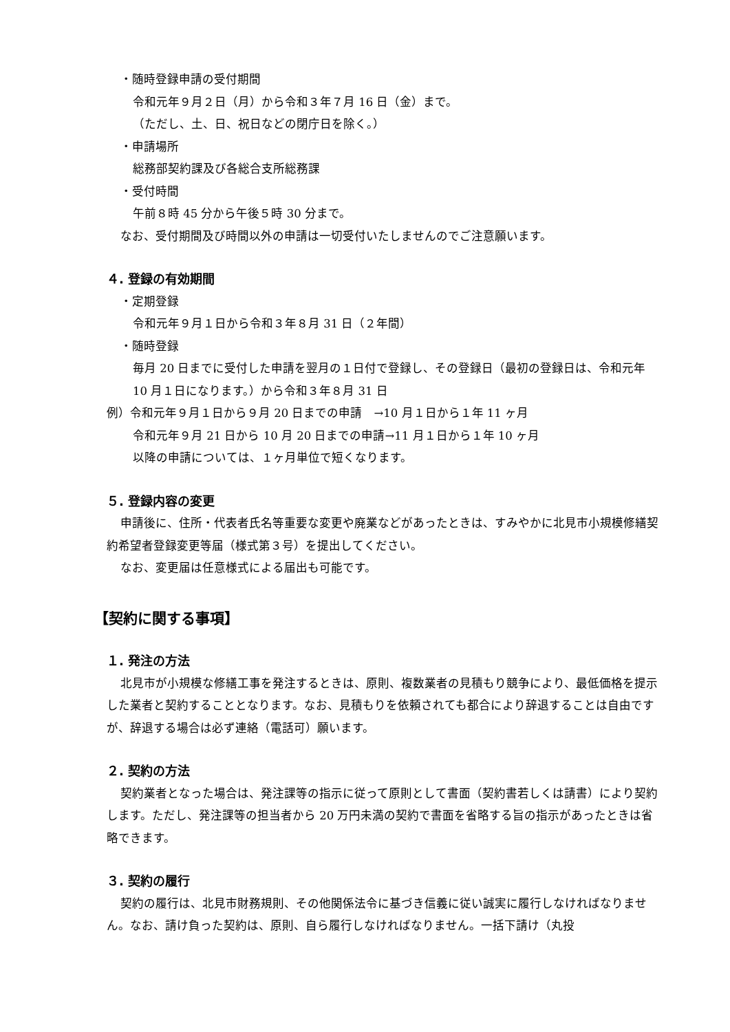・随時登録申請の受付期間
令和元年９月２日（月）から令和３年７月 16 日（金）まで。
（ただし、土、日、祝日などの閉庁日を除く。）
・申請場所
総務部契約課及び各総合支所総務課
・受付時間
午前８時 45 分から午後５時 30 分まで。
なお、受付期間及び時間以外の申請は一切受付いたしませんのでご注意願います。
４. 登録の有効期間
・定期登録
令和元年９月１日から令和３年８月 31 日（２年間）
・随時登録
毎月 20 日までに受付した申請を翌月の１日付で登録し、その登録日（最初の登録日は、令和元年 10 月１日になります。）から令和３年８月 31 日
例）令和元年９月１日から９月 20 日までの申請　→10 月１日から１年 11 ヶ月
令和元年９月 21 日から 10 月 20 日までの申請→11 月１日から１年 10 ヶ月
以降の申請については、１ヶ月単位で短くなります。
５. 登録内容の変更
申請後に、住所・代表者氏名等重要な変更や廃業などがあったときは、すみやかに北見市小規模修繕契約希望者登録変更等届（様式第３号）を提出してください。
なお、変更届は任意様式による届出も可能です。
【契約に関する事項】
１. 発注の方法
北見市が小規模な修繕工事を発注するときは、原則、複数業者の見積もり競争により、最低価格を提示した業者と契約することとなります。なお、見積もりを依頼されても都合により辞退することは自由ですが、辞退する場合は必ず連絡（電話可）願います。
２. 契約の方法
契約業者となった場合は、発注課等の指示に従って原則として書面（契約書若しくは請書）により契約します。ただし、発注課等の担当者から 20 万円未満の契約で書面を省略する旨の指示があったときは省略できます。
３. 契約の履行
契約の履行は、北見市財務規則、その他関係法令に基づき信義に従い誠実に履行しなければなりません。なお、請け負った契約は、原則、自ら履行しなければなりません。一括下請け（丸投